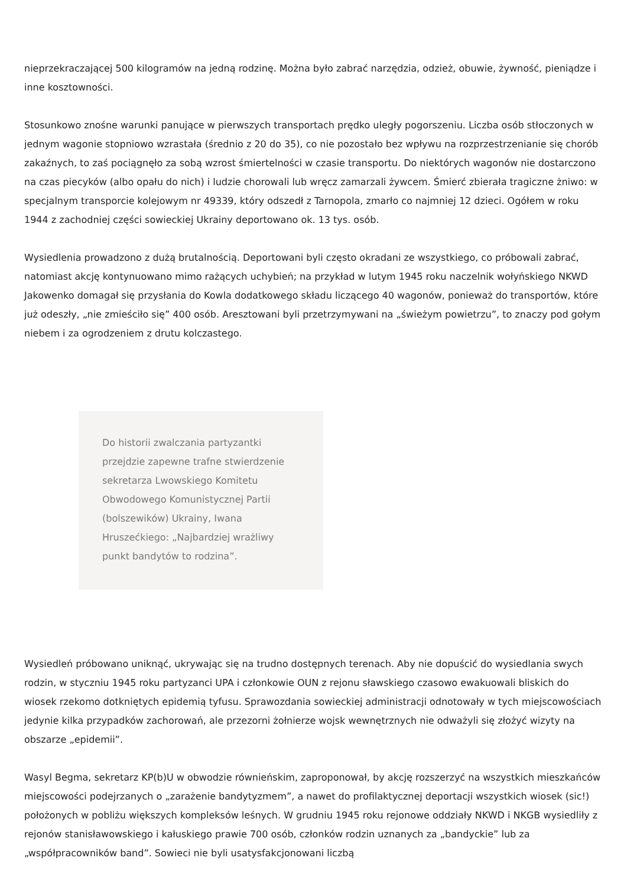nieprzekraczającej 500 kilogramów na jedną rodzinę. Można było zabrać narzędzia, odzież, obuwie, żywność, pieniądze i inne kosztowności.
Stosunkowo znośne warunki panujące w pierwszych transportach prędko uległy pogorszeniu. Liczba osób stłoczonych w jednym wagonie stopniowo wzrastała (średnio z 20 do 35), co nie pozostało bez wpływu na rozprzestrzenianie się chorób zakaźnych, to zaś pociągnęło za sobą wzrost śmiertelności w czasie transportu. Do niektórych wagonów nie dostarczono na czas piecyków (albo opału do nich) i ludzie chorowali lub wręcz zamarzali żywcem. Śmierć zbierała tragiczne żniwo: w specjalnym transporcie kolejowym nr 49339, który odszedł z Tarnopola, zmarło co najmniej 12 dzieci. Ogółem w roku 1944 z zachodniej części sowieckiej Ukrainy deportowano ok. 13 tys. osób.
Wysiedlenia prowadzono z dużą brutalnością. Deportowani byli często okradani ze wszystkiego, co próbowali zabrać, natomiast akcję kontynuowano mimo rażących uchybień; na przykład w lutym 1945 roku naczelnik wołyńskiego NKWD Jakowenko domagał się przysłania do Kowla dodatkowego składu liczącego 40 wagonów, ponieważ do transportów, które już odeszły, „nie zmieściło się” 400 osób. Aresztowani byli przetrzymywani na „świeżym powietrzu”, to znaczy pod gołym niebem i za ogrodzeniem z drutu kolczastego.
Do historii zwalczania partyzantki przejdzie zapewne trafne stwierdzenie sekretarza Lwowskiego Komitetu Obwodowego Komunistycznej Partii (bolszewików) Ukrainy, Iwana Hruszećkiego: „Najbardziej wrażliwy punkt bandytów to rodzina”.
Wysiedleń próbowano uniknąć, ukrywając się na trudno dostępnych terenach. Aby nie dopuścić do wysiedlania swych rodzin, w styczniu 1945 roku partyzanci UPA i członkowie OUN z rejonu sławskiego czasowo ewakuowali bliskich do wiosek rzekomo dotkniętych epidemią tyfusu. Sprawozdania sowieckiej administracji odnotowały w tych miejscowościach jedynie kilka przypadków zachorowań, ale przezorni żołnierze wojsk wewnętrznych nie odważyli się złożyć wizyty na obszarze „epidemii”.
Wasyl Begma, sekretarz KP(b)U w obwodzie równieńskim, zaproponował, by akcję rozszerzyć na wszystkich mieszkańców miejscowości podejrzanych o „zarażenie bandytyzmem”, a nawet do profilaktycznej deportacji wszystkich wiosek (sic!) położonych w pobliżu większych kompleksów leśnych. W grudniu 1945 roku rejonowe oddziały NKWD i NKGB wysiedliły z rejonów stanisławowskiego i kałuskiego prawie 700 osób, członków rodzin uznanych za „bandyckie” lub za „współpracowników band”. Sowieci nie byli usatysfakcjonowani liczbą